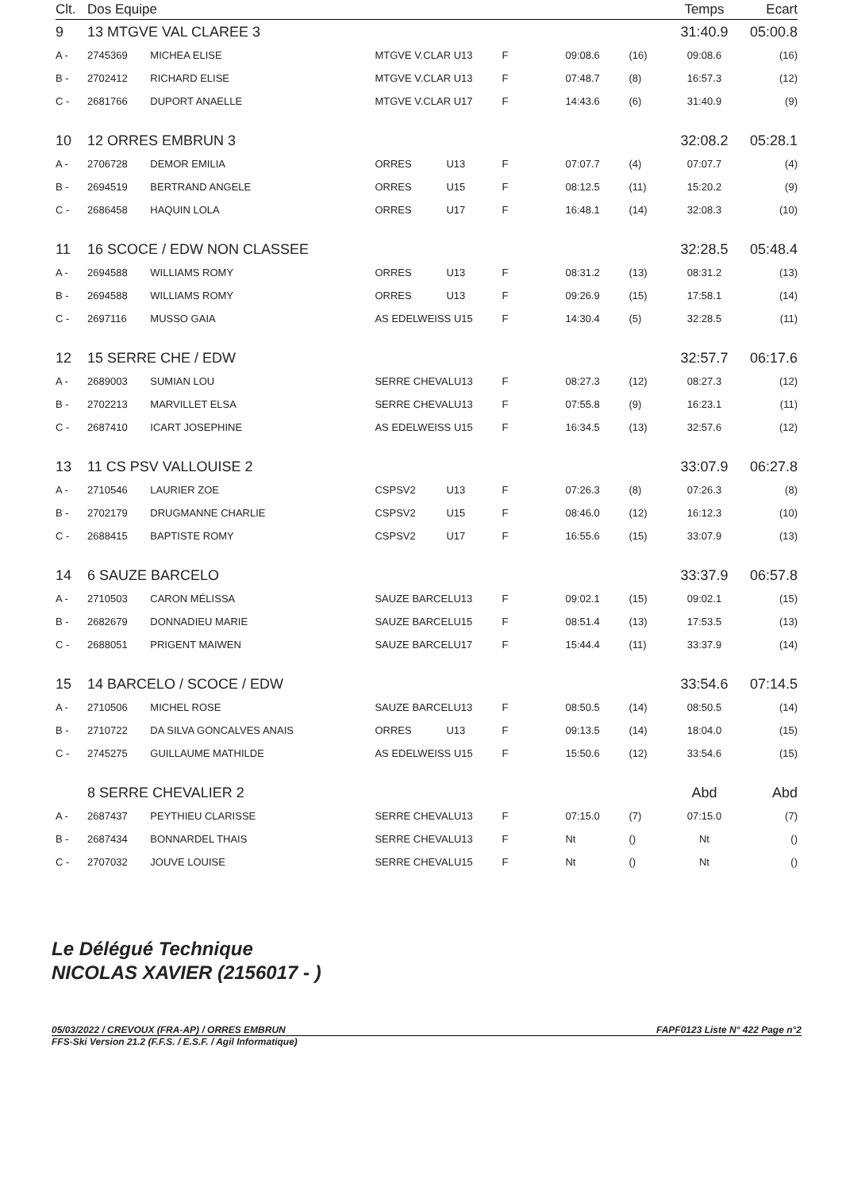| Clt. | Dos Equipe | | | | | | | Temps | Ecart |
| --- | --- | --- | --- | --- | --- | --- | --- | --- | --- |
| 9 | 13 MTGVE VAL CLAREE 3 | | | | | | | 31:40.9 | 05:00.8 |
| A - | 2745369 | MICHEA ELISE | MTGVE V.CLAR U13 | | F | 09:08.6 | (16) | 09:08.6 | (16) |
| B - | 2702412 | RICHARD ELISE | MTGVE V.CLAR U13 | | F | 07:48.7 | (8) | 16:57.3 | (12) |
| C - | 2681766 | DUPORT ANAELLE | MTGVE V.CLAR U17 | | F | 14:43.6 | (6) | 31:40.9 | (9) |
| 10 | 12 ORRES EMBRUN 3 | | | | | | | 32:08.2 | 05:28.1 |
| A - | 2706728 | DEMOR EMILIA | ORRES | U13 | F | 07:07.7 | (4) | 07:07.7 | (4) |
| B - | 2694519 | BERTRAND ANGELE | ORRES | U15 | F | 08:12.5 | (11) | 15:20.2 | (9) |
| C - | 2686458 | HAQUIN LOLA | ORRES | U17 | F | 16:48.1 | (14) | 32:08.3 | (10) |
| 11 | 16 SCOCE / EDW NON CLASSEE | | | | | | | 32:28.5 | 05:48.4 |
| A - | 2694588 | WILLIAMS ROMY | ORRES | U13 | F | 08:31.2 | (13) | 08:31.2 | (13) |
| B - | 2694588 | WILLIAMS ROMY | ORRES | U13 | F | 09:26.9 | (15) | 17:58.1 | (14) |
| C - | 2697116 | MUSSO GAIA | AS EDELWEISS U15 | | F | 14:30.4 | (5) | 32:28.5 | (11) |
| 12 | 15 SERRE CHE / EDW | | | | | | | 32:57.7 | 06:17.6 |
| A - | 2689003 | SUMIAN LOU | SERRE CHEVALU13 | | F | 08:27.3 | (12) | 08:27.3 | (12) |
| B - | 2702213 | MARVILLET ELSA | SERRE CHEVALU13 | | F | 07:55.8 | (9) | 16:23.1 | (11) |
| C - | 2687410 | ICART JOSEPHINE | AS EDELWEISS U15 | | F | 16:34.5 | (13) | 32:57.6 | (12) |
| 13 | 11 CS PSV VALLOUISE 2 | | | | | | | 33:07.9 | 06:27.8 |
| A - | 2710546 | LAURIER ZOE | CSPSV2 | U13 | F | 07:26.3 | (8) | 07:26.3 | (8) |
| B - | 2702179 | DRUGMANNE CHARLIE | CSPSV2 | U15 | F | 08:46.0 | (12) | 16:12.3 | (10) |
| C - | 2688415 | BAPTISTE ROMY | CSPSV2 | U17 | F | 16:55.6 | (15) | 33:07.9 | (13) |
| 14 | 6 SAUZE BARCELO | | | | | | | 33:37.9 | 06:57.8 |
| A - | 2710503 | CARON MÉLISSA | SAUZE BARCELU13 | | F | 09:02.1 | (15) | 09:02.1 | (15) |
| B - | 2682679 | DONNADIEU MARIE | SAUZE BARCELU15 | | F | 08:51.4 | (13) | 17:53.5 | (13) |
| C - | 2688051 | PRIGENT MAIWEN | SAUZE BARCELU17 | | F | 15:44.4 | (11) | 33:37.9 | (14) |
| 15 | 14 BARCELO / SCOCE / EDW | | | | | | | 33:54.6 | 07:14.5 |
| A - | 2710506 | MICHEL ROSE | SAUZE BARCELU13 | | F | 08:50.5 | (14) | 08:50.5 | (14) |
| B - | 2710722 | DA SILVA GONCALVES ANAIS | ORRES | U13 | F | 09:13.5 | (14) | 18:04.0 | (15) |
| C - | 2745275 | GUILLAUME MATHILDE | AS EDELWEISS U15 | | F | 15:50.6 | (12) | 33:54.6 | (15) |
| | 8 SERRE CHEVALIER 2 | | | | | | | Abd | Abd |
| A - | 2687437 | PEYTHIEU CLARISSE | SERRE CHEVALU13 | | F | 07:15.0 | (7) | 07:15.0 | (7) |
| B - | 2687434 | BONNARDEL THAIS | SERRE CHEVALU13 | | F | Nt | () | Nt | () |
| C - | 2707032 | JOUVE LOUISE | SERRE CHEVALU15 | | F | Nt | () | Nt | () |
Le Délégué Technique
NICOLAS XAVIER (2156017 - )
05/03/2022 / CREVOUX (FRA-AP) / ORRES EMBRUN FAPF0123 Liste N° 422 Page n°2
FFS-Ski Version 21.2 (F.F.S. / E.S.F. / Agil Informatique)